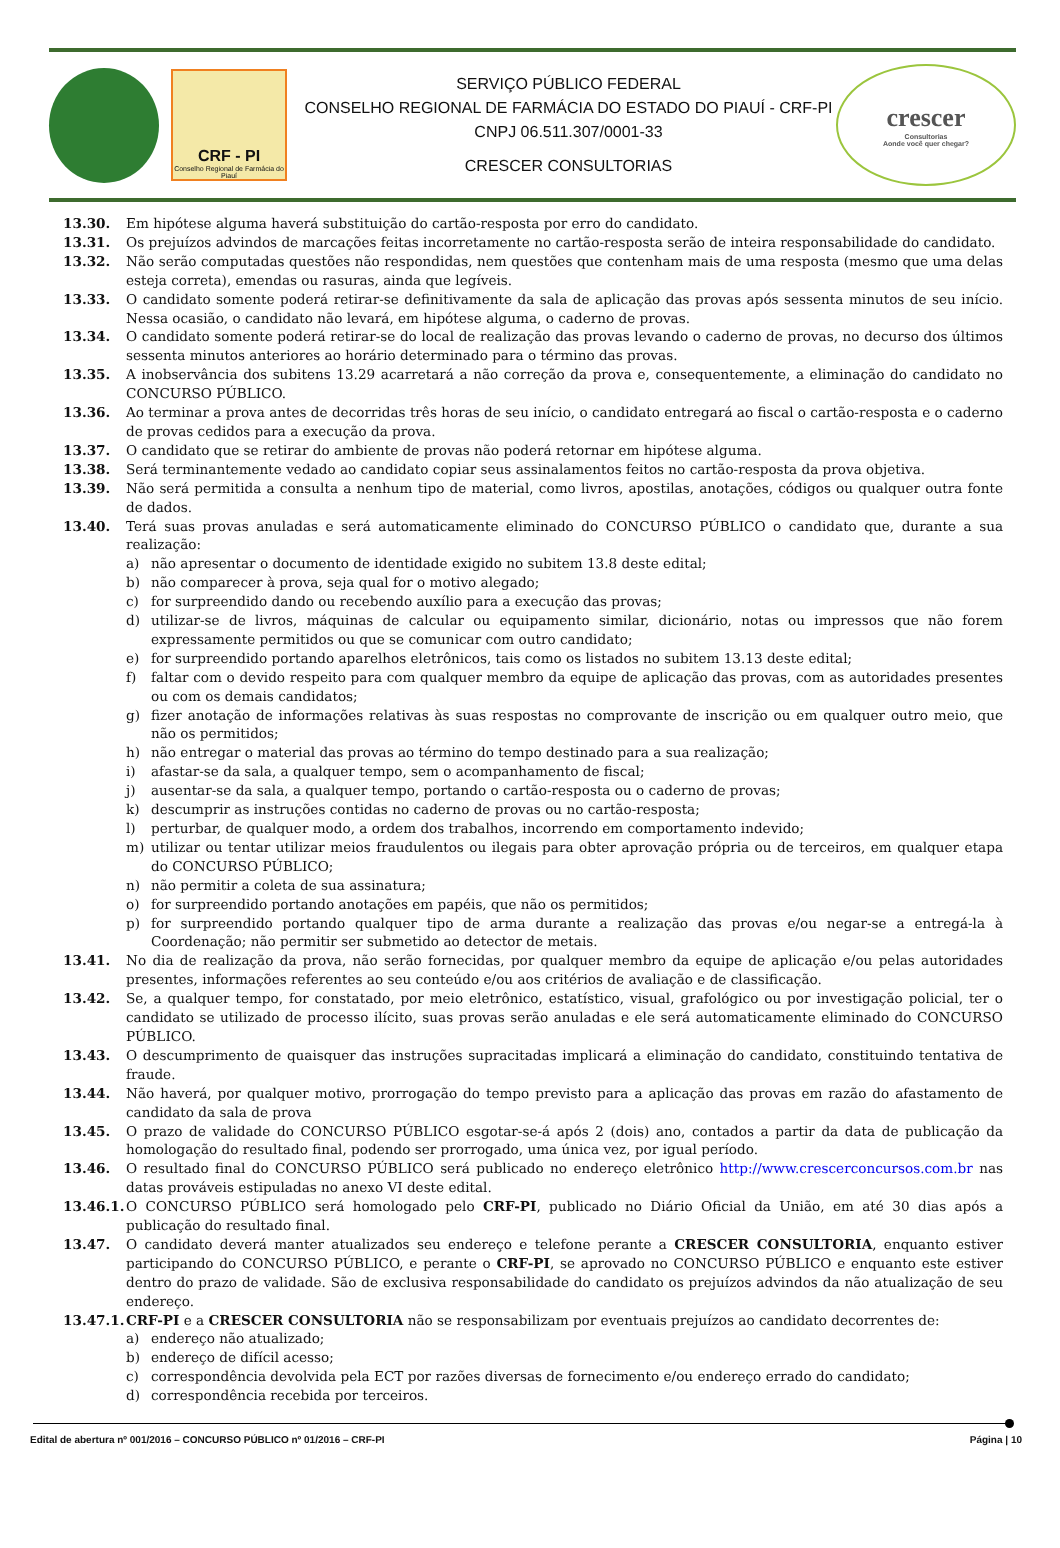CRF - PI
Conselho Regional de Farmácia do Piauí
SERVIÇO PÚBLICO FEDERAL
CONSELHO REGIONAL DE FARMÁCIA DO ESTADO DO PIAUÍ - CRF-PI
CNPJ 06.511.307/0001-33
CRESCER CONSULTORIAS
crescer
Consultorias
Aonde você quer chegar?
13.30. Em hipótese alguma haverá substituição do cartão-resposta por erro do candidato.
13.31. Os prejuízos advindos de marcações feitas incorretamente no cartão-resposta serão de inteira responsabilidade do candidato.
13.32. Não serão computadas questões não respondidas, nem questões que contenham mais de uma resposta (mesmo que uma delas esteja correta), emendas ou rasuras, ainda que legíveis.
13.33. O candidato somente poderá retirar-se definitivamente da sala de aplicação das provas após sessenta minutos de seu início. Nessa ocasião, o candidato não levará, em hipótese alguma, o caderno de provas.
13.34. O candidato somente poderá retirar-se do local de realização das provas levando o caderno de provas, no decurso dos últimos sessenta minutos anteriores ao horário determinado para o término das provas.
13.35. A inobservância dos subitens 13.29 acarretará a não correção da prova e, consequentemente, a eliminação do candidato no CONCURSO PÚBLICO.
13.36. Ao terminar a prova antes de decorridas três horas de seu início, o candidato entregará ao fiscal o cartão-resposta e o caderno de provas cedidos para a execução da prova.
13.37. O candidato que se retirar do ambiente de provas não poderá retornar em hipótese alguma.
13.38. Será terminantemente vedado ao candidato copiar seus assinalamentos feitos no cartão-resposta da prova objetiva.
13.39. Não será permitida a consulta a nenhum tipo de material, como livros, apostilas, anotações, códigos ou qualquer outra fonte de dados.
13.40. Terá suas provas anuladas e será automaticamente eliminado do CONCURSO PÚBLICO o candidato que, durante a sua realização:
a) não apresentar o documento de identidade exigido no subitem 13.8 deste edital;
b) não comparecer à prova, seja qual for o motivo alegado;
c) for surpreendido dando ou recebendo auxílio para a execução das provas;
d) utilizar-se de livros, máquinas de calcular ou equipamento similar, dicionário, notas ou impressos que não forem expressamente permitidos ou que se comunicar com outro candidato;
e) for surpreendido portando aparelhos eletrônicos, tais como os listados no subitem 13.13 deste edital;
f) faltar com o devido respeito para com qualquer membro da equipe de aplicação das provas, com as autoridades presentes ou com os demais candidatos;
g) fizer anotação de informações relativas às suas respostas no comprovante de inscrição ou em qualquer outro meio, que não os permitidos;
h) não entregar o material das provas ao término do tempo destinado para a sua realização;
i) afastar-se da sala, a qualquer tempo, sem o acompanhamento de fiscal;
j) ausentar-se da sala, a qualquer tempo, portando o cartão-resposta ou o caderno de provas;
k) descumprir as instruções contidas no caderno de provas ou no cartão-resposta;
l) perturbar, de qualquer modo, a ordem dos trabalhos, incorrendo em comportamento indevido;
m) utilizar ou tentar utilizar meios fraudulentos ou ilegais para obter aprovação própria ou de terceiros, em qualquer etapa do CONCURSO PÚBLICO;
n) não permitir a coleta de sua assinatura;
o) for surpreendido portando anotações em papéis, que não os permitidos;
p) for surpreendido portando qualquer tipo de arma durante a realização das provas e/ou negar-se a entregá-la à Coordenação; não permitir ser submetido ao detector de metais.
13.41. No dia de realização da prova, não serão fornecidas, por qualquer membro da equipe de aplicação e/ou pelas autoridades presentes, informações referentes ao seu conteúdo e/ou aos critérios de avaliação e de classificação.
13.42. Se, a qualquer tempo, for constatado, por meio eletrônico, estatístico, visual, grafológico ou por investigação policial, ter o candidato se utilizado de processo ilícito, suas provas serão anuladas e ele será automaticamente eliminado do CONCURSO PÚBLICO.
13.43. O descumprimento de quaisquer das instruções supracitadas implicará a eliminação do candidato, constituindo tentativa de fraude.
13.44. Não haverá, por qualquer motivo, prorrogação do tempo previsto para a aplicação das provas em razão do afastamento de candidato da sala de prova
13.45. O prazo de validade do CONCURSO PÚBLICO esgotar-se-á após 2 (dois) ano, contados a partir da data de publicação da homologação do resultado final, podendo ser prorrogado, uma única vez, por igual período.
13.46. O resultado final do CONCURSO PÚBLICO será publicado no endereço eletrônico http://www.crescerconcursos.com.br nas datas prováveis estipuladas no anexo VI deste edital.
13.46.1. O CONCURSO PÚBLICO será homologado pelo CRF-PI, publicado no Diário Oficial da União, em até 30 dias após a publicação do resultado final.
13.47. O candidato deverá manter atualizados seu endereço e telefone perante a CRESCER CONSULTORIA, enquanto estiver participando do CONCURSO PÚBLICO, e perante o CRF-PI, se aprovado no CONCURSO PÚBLICO e enquanto este estiver dentro do prazo de validade. São de exclusiva responsabilidade do candidato os prejuízos advindos da não atualização de seu endereço.
13.47.1. CRF-PI e a CRESCER CONSULTORIA não se responsabilizam por eventuais prejuízos ao candidato decorrentes de:
a) endereço não atualizado;
b) endereço de difícil acesso;
c) correspondência devolvida pela ECT por razões diversas de fornecimento e/ou endereço errado do candidato;
d) correspondência recebida por terceiros.
Edital de abertura nº 001/2016 – CONCURSO PÚBLICO nº 01/2016 – CRF-PI Página | 10